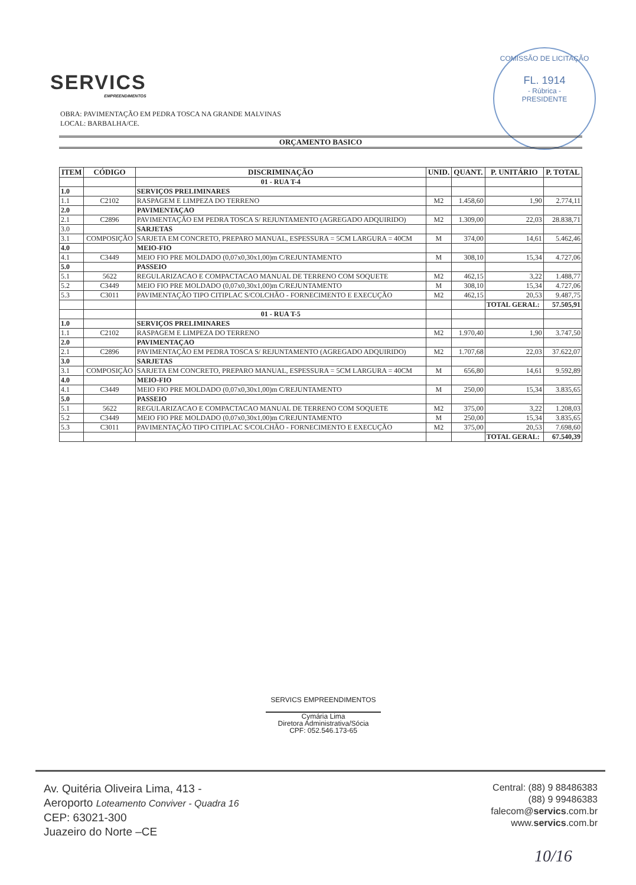SERVICS
EMPREENDIMENTOS
OBRA: PAVIMENTAÇÃO EM PEDRA TOSCA NA GRANDE MALVINAS
LOCAL: BARBALHA/CE.
COMISSÃO DE LICITAÇÃO
FL. 1914
- Rúbrica -
PRESIDENTE
ORÇAMENTO BASICO
| ITEM | CÓDIGO | DISCRIMINAÇÃO | UNID. | QUANT. | P. UNITÁRIO | P. TOTAL |
| --- | --- | --- | --- | --- | --- | --- |
| | | 01 - RUA T-4 | | | | |
| 1.0 | | SERVIÇOS PRELIMINARES | | | | |
| 1.1 | C2102 | RASPAGEM E LIMPEZA DO TERRENO | M2 | 1.458,60 | 1,90 | 2.774,11 |
| 2.0 | | PAVIMENTAÇAO | | | | |
| 2.1 | C2896 | PAVIMENTAÇÃO EM PEDRA TOSCA S/ REJUNTAMENTO (AGREGADO ADQUIRIDO) | M2 | 1.309,00 | 22,03 | 28.838,71 |
| 3.0 | | SARJETAS | | | | |
| 3.1 | COMPOSIÇÃO | SARJETA EM CONCRETO, PREPARO MANUAL, ESPESSURA = 5CM LARGURA = 40CM | M | 374,00 | 14,61 | 5.462,46 |
| 4.0 | | MEIO-FIO | | | | |
| 4.1 | C3449 | MEIO FIO PRE MOLDADO (0,07x0,30x1,00)m C/REJUNTAMENTO | M | 308,10 | 15,34 | 4.727,06 |
| 5.0 | | PASSEIO | | | | |
| 5.1 | 5622 | REGULARIZACAO E COMPACTACAO MANUAL DE TERRENO COM SOQUETE | M2 | 462,15 | 3,22 | 1.488,77 |
| 5.2 | C3449 | MEIO FIO PRE MOLDADO (0,07x0,30x1,00)m C/REJUNTAMENTO | M | 308,10 | 15,34 | 4.727,06 |
| 5.3 | C3011 | PAVIMENTAÇÃO TIPO CITIPLAC S/COLCHÃO - FORNECIMENTO E EXECUÇÃO | M2 | 462,15 | 20,53 | 9.487,75 |
| | | | | | TOTAL GERAL: | 57.505,91 |
| | | 01 - RUA T-5 | | | | |
| 1.0 | | SERVIÇOS PRELIMINARES | | | | |
| 1.1 | C2102 | RASPAGEM E LIMPEZA DO TERRENO | M2 | 1.970,40 | 1,90 | 3.747,50 |
| 2.0 | | PAVIMENTAÇAO | | | | |
| 2.1 | C2896 | PAVIMENTAÇÃO EM PEDRA TOSCA S/ REJUNTAMENTO (AGREGADO ADQUIRIDO) | M2 | 1.707,68 | 22,03 | 37.622,07 |
| 3.0 | | SARJETAS | | | | |
| 3.1 | COMPOSIÇÃO | SARJETA EM CONCRETO, PREPARO MANUAL, ESPESSURA = 5CM LARGURA = 40CM | M | 656,80 | 14,61 | 9.592,89 |
| 4.0 | | MEIO-FIO | | | | |
| 4.1 | C3449 | MEIO FIO PRE MOLDADO (0,07x0,30x1,00)m C/REJUNTAMENTO | M | 250,00 | 15,34 | 3.835,65 |
| 5.0 | | PASSEIO | | | | |
| 5.1 | 5622 | REGULARIZACAO E COMPACTACAO MANUAL DE TERRENO COM SOQUETE | M2 | 375,00 | 3,22 | 1.208,03 |
| 5.2 | C3449 | MEIO FIO PRE MOLDADO (0,07x0,30x1,00)m C/REJUNTAMENTO | M | 250,00 | 15,34 | 3.835,65 |
| 5.3 | C3011 | PAVIMENTAÇÃO TIPO CITIPLAC S/COLCHÃO - FORNECIMENTO E EXECUÇÃO | M2 | 375,00 | 20,53 | 7.698,60 |
| | | | | | TOTAL GERAL: | 67.540,39 |
SERVICS EMPREENDIMENTOS
Cymária Lima
Diretora Administrativa/Sócia
CPF: 052.546.173-65
Av. Quitéria Oliveira Lima, 413 -
Aeroporto Loteamento Conviver - Quadra 16
CEP: 63021-300
Juazeiro do Norte –CE
Central: (88) 9 88486383
(88) 9 99486383
falecom@servics.com.br
www.servics.com.br
10/16